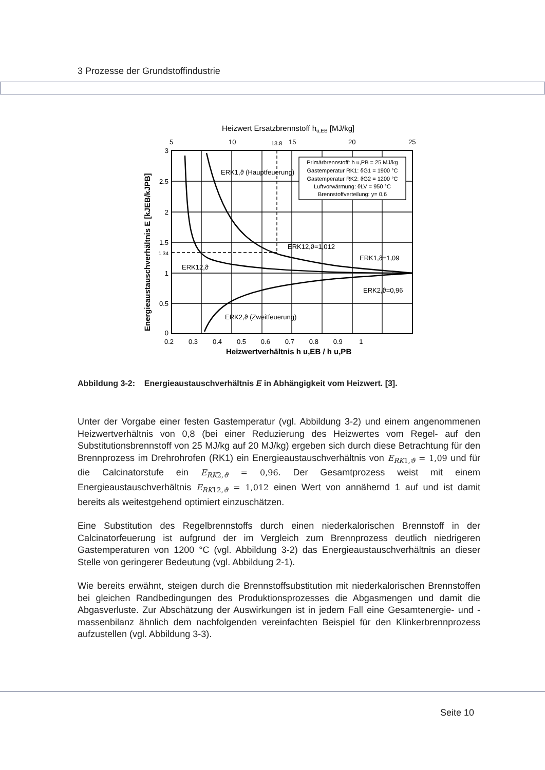3 Prozesse der Grundstoffindustrie
Heizwert Ersatzbrennstoff hu,EB [MJ/kg]
5
10
13.8
15
20
25
Primärbrennstoff: h u,PB = 25 MJ/kg
Gastemperatur RK1: ϑG1 = 1900 °C
Gastemperatur RK2: ϑG2 = 1200 °C
Luftvorwärmung: ϑLV = 950 °C
Brennstoffverteilung: y= 0,6
ERK1,ϑ (Hauptfeuerung)
ERK12,ϑ=1,012
ERK1,ϑ=1,09
ERK12,ϑ
ERK2,ϑ=0,96
ERK2,ϑ (Zweitfeuerung)
3
2.5
2
1.5
1.34
1
0.5
0
0.2 0.3 0.4 0.5 0.6 0.7 0.8 0.9 1
Heizwertverhältnis h u,EB / h u,PB
Energieaustauschverhältnis E [kJEB/kJPB]
Abbildung 3-2: Energieaustauschverhältnis E in Abhängigkeit vom Heizwert. [3].
Unter der Vorgabe einer festen Gastemperatur (vgl. Abbildung 3-2) und einem angenommenen Heizwertverhältnis von 0,8 (bei einer Reduzierung des Heizwertes vom Regel- auf den Substitutionsbrennstoff von 25 MJ/kg auf 20 MJ/kg) ergeben sich durch diese Betrachtung für den Brennprozess im Drehrohrofen (RK1) ein Energieaustauschverhältnis von E<sub>RK1,ϑ</sub> = 1,09 und für die Calcinatorstufe ein E<sub>RK2,ϑ</sub> = 0,96. Der Gesamtprozess weist mit einem Energieaustauschverhältnis E<sub>RK12,ϑ</sub> = 1,012 einen Wert von annähernd 1 auf und ist damit bereits als weitestgehend optimiert einzuschätzen.
Eine Substitution des Regelbrennstoffs durch einen niederkalorischen Brennstoff in der Calcinatorfeuerung ist aufgrund der im Vergleich zum Brennprozess deutlich niedrigeren Gastemperaturen von 1200 °C (vgl. Abbildung 3-2) das Energieaustauschverhältnis an dieser Stelle von geringerer Bedeutung (vgl. Abbildung 2-1).
Wie bereits erwähnt, steigen durch die Brennstoffsubstitution mit niederkalorischen Brennstoffen bei gleichen Randbedingungen des Produktionsprozesses die Abgasmengen und damit die Abgasverluste. Zur Abschätzung der Auswirkungen ist in jedem Fall eine Gesamtenergie- und -massenbilanz ähnlich dem nachfolgenden vereinfachten Beispiel für den Klinkerbrennprozess aufzustellen (vgl. Abbildung 3-3).
Seite 10